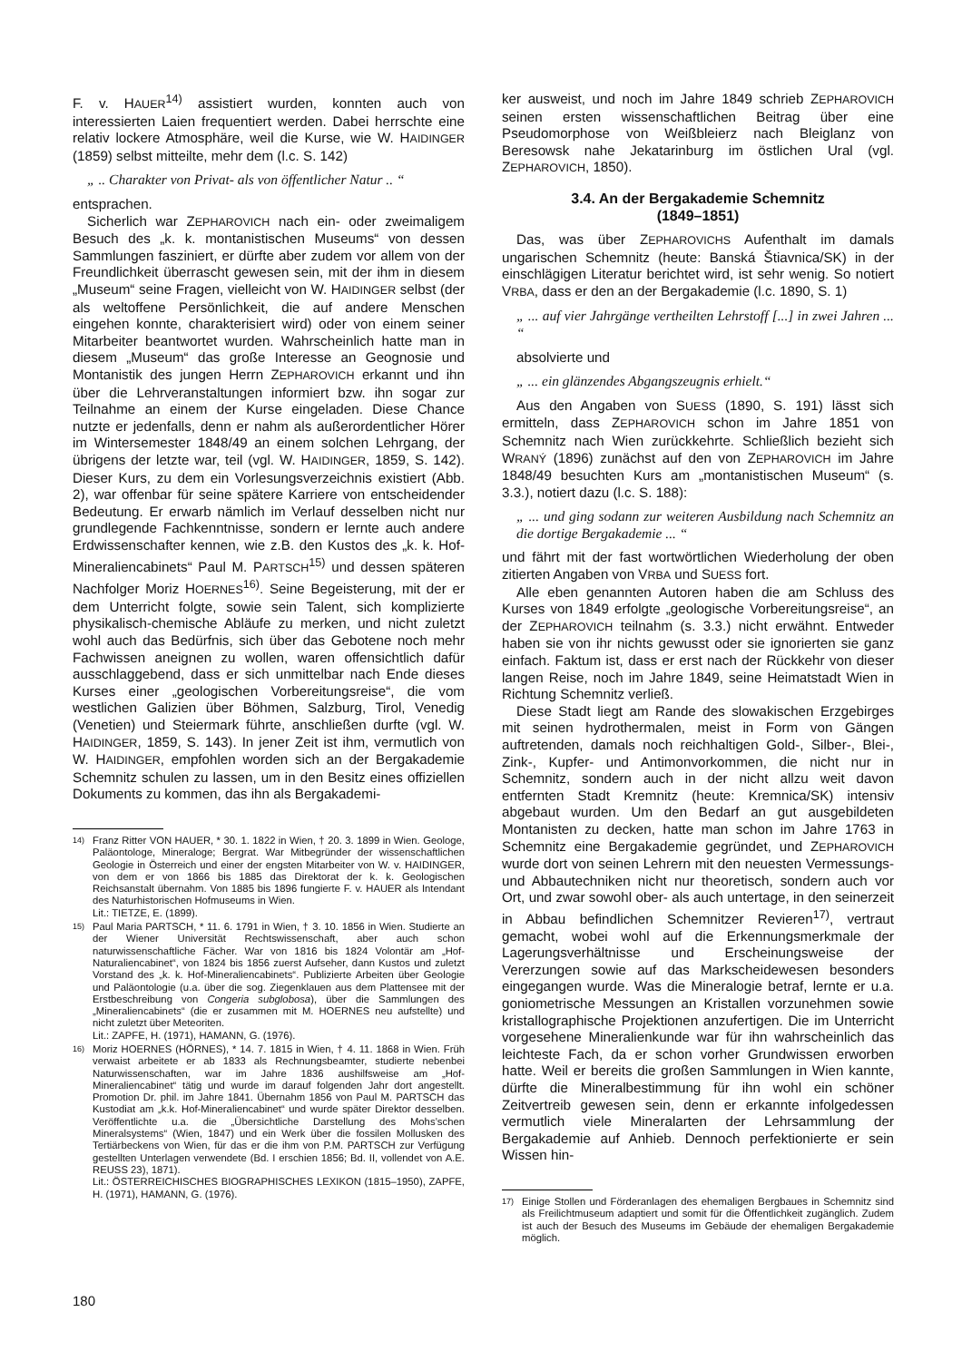F. v. HAUER<sup>14)</sup> assistiert wurden, konnten auch von interessierten Laien frequentiert werden. Dabei herrschte eine relativ lockere Atmosphäre, weil die Kurse, wie W. HAIDINGER (1859) selbst mitteilte, mehr dem (l.c. S. 142)
„ .. Charakter von Privat- als von öffentlicher Natur .. “
entsprachen.
Sicherlich war ZEPHAROVICH nach ein- oder zweimaligem Besuch des „k. k. montanistischen Museums“ von dessen Sammlungen fasziniert, er dürfte aber zudem vor allem von der Freundlichkeit überrascht gewesen sein, mit der ihm in diesem „Museum“ seine Fragen, vielleicht von W. HAIDINGER selbst (der als weltoffene Persönlichkeit, die auf andere Menschen eingehen konnte, charakterisiert wird) oder von einem seiner Mitarbeiter beantwortet wurden. Wahrscheinlich hatte man in diesem „Museum“ das große Interesse an Geognosie und Montanistik des jungen Herrn ZEPHAROVICH erkannt und ihn über die Lehrveranstaltungen informiert bzw. ihn sogar zur Teilnahme an einem der Kurse eingeladen. Diese Chance nutzte er jedenfalls, denn er nahm als außerordentlicher Hörer im Wintersemester 1848/49 an einem solchen Lehrgang, der übrigens der letzte war, teil (vgl. W. HAIDINGER, 1859, S. 142). Dieser Kurs, zu dem ein Vorlesungsverzeichnis existiert (Abb. 2), war offenbar für seine spätere Karriere von entscheidender Bedeutung. Er erwarb nämlich im Verlauf desselben nicht nur grundlegende Fachkenntnisse, sondern er lernte auch andere Erdwissenschafter kennen, wie z.B. den Kustos des „k. k. Hof-Mineraliencabinets“ Paul M. PARTSCH<sup>15)</sup> und dessen späteren Nachfolger Moriz HOERNES<sup>16)</sup>. Seine Begeisterung, mit der er dem Unterricht folgte, sowie sein Talent, sich komplizierte physikalisch-chemische Abläufe zu merken, und nicht zuletzt wohl auch das Bedürfnis, sich über das Gebotene noch mehr Fachwissen aneignen zu wollen, waren offensichtlich dafür ausschlaggebend, dass er sich unmittelbar nach Ende dieses Kurses einer „geologischen Vorbereitungsreise“, die vom westlichen Galizien über Böhmen, Salzburg, Tirol, Venedig (Venetien) und Steiermark führte, anschließen durfte (vgl. W. HAIDINGER, 1859, S. 143). In jener Zeit ist ihm, vermutlich von W. HAIDINGER, empfohlen worden sich an der Bergakademie Schemnitz schulen zu lassen, um in den Besitz eines offiziellen Dokuments zu kommen, das ihn als Bergakademi-
14) Franz Ritter VON HAUER, * 30. 1. 1822 in Wien, † 20. 3. 1899 in Wien. Geologe, Paläontologe, Mineraloge; Bergrat. War Mitbegründer der wissenschaftlichen Geologie in Österreich und einer der engsten Mitarbeiter von W. v. HAIDINGER, von dem er von 1866 bis 1885 das Direktorat der k. k. Geologischen Reichsanstalt übernahm. Von 1885 bis 1896 fungierte F. v. HAUER als Intendant des Naturhistorischen Hofmuseums in Wien.
Lit.: TIETZE, E. (1899).
15) Paul Maria PARTSCH, * 11. 6. 1791 in Wien, † 3. 10. 1856 in Wien. Studierte an der Wiener Universität Rechtswissenschaft, aber auch schon naturwissenschaftliche Fächer. War von 1816 bis 1824 Volontär am „Hof-Naturaliencabinet“, von 1824 bis 1856 zuerst Aufseher, dann Kustos und zuletzt Vorstand des „k. k. Hof-Mineraliencabinets“. Publizierte Arbeiten über Geologie und Paläontologie (u.a. über die sog. Ziegenklauen aus dem Plattensee mit der Erstbeschreibung von Congeria subglobosa), über die Sammlungen des „Mineraliencabinets“ (die er zusammen mit M. HOERNES neu aufstellte) und nicht zuletzt über Meteoriten.
Lit.: ZAPFE, H. (1971), HAMANN, G. (1976).
16) Moriz HOERNES (HÖRNES), * 14. 7. 1815 in Wien, † 4. 11. 1868 in Wien. Früh verwaist arbeitete er ab 1833 als Rechnungsbeamter, studierte nebenbei Naturwissenschaften, war im Jahre 1836 aushilfsweise am „Hof-Mineraliencabinet“ tätig und wurde im darauf folgenden Jahr dort angestellt. Promotion Dr. phil. im Jahre 1841. Übernahm 1856 von Paul M. PARTSCH das Kustodiat am „k.k. Hof-Mineraliencabinet“ und wurde später Direktor desselben. Veröffentlichte u.a. die „Übersichtliche Darstellung des Mohs’schen Mineralsystems“ (Wien, 1847) und ein Werk über die fossilen Mollusken des Tertiärbeckens von Wien, für das er die ihm von P.M. PARTSCH zur Verfügung gestellten Unterlagen verwendete (Bd. I erschien 1856; Bd. II, vollendet von A.E. REUSS 23), 1871).
Lit.: ÖSTERREICHISCHES BIOGRAPHISCHES LEXIKON (1815–1950), ZAPFE, H. (1971), HAMANN, G. (1976).
ker ausweist, und noch im Jahre 1849 schrieb ZEPHAROVICH seinen ersten wissenschaftlichen Beitrag über eine Pseudomorphose von Weißbleierz nach Bleiglanz von Beresowsk nahe Jekatarinburg im östlichen Ural (vgl. ZEPHAROVICH, 1850).
3.4. An der Bergakademie Schemnitz
(1849–1851)
Das, was über ZEPHAROVICHS Aufenthalt im damals ungarischen Schemnitz (heute: Banská Štiavnica/SK) in der einschlägigen Literatur berichtet wird, ist sehr wenig. So notiert VRBA, dass er den an der Bergakademie (l.c. 1890, S. 1)
„ ... auf vier Jahrgänge vertheilten Lehrstoff [...] in zwei Jahren ... “
absolvierte und
„ ... ein glänzendes Abgangszeugnis erhielt.“
Aus den Angaben von SUESS (1890, S. 191) lässt sich ermitteln, dass ZEPHAROVICH schon im Jahre 1851 von Schemnitz nach Wien zurückkehrte. Schließlich bezieht sich WRANÝ (1896) zunächst auf den von ZEPHAROVICH im Jahre 1848/49 besuchten Kurs am „montanistischen Museum“ (s. 3.3.), notiert dazu (l.c. S. 188):
„ ... und ging sodann zur weiteren Ausbildung nach Schemnitz an die dortige Bergakademie ... “
und fährt mit der fast wortwörtlichen Wiederholung der oben zitierten Angaben von VRBA und SUESS fort.
Alle eben genannten Autoren haben die am Schluss des Kurses von 1849 erfolgte „geologische Vorbereitungsreise“, an der ZEPHAROVICH teilnahm (s. 3.3.) nicht erwähnt. Entweder haben sie von ihr nichts gewusst oder sie ignorierten sie ganz einfach. Faktum ist, dass er erst nach der Rückkehr von dieser langen Reise, noch im Jahre 1849, seine Heimatstadt Wien in Richtung Schemnitz verließ.
Diese Stadt liegt am Rande des slowakischen Erzgebirges mit seinen hydrothermalen, meist in Form von Gängen auftretenden, damals noch reichhaltigen Gold-, Silber-, Blei-, Zink-, Kupfer- und Antimonvorkommen, die nicht nur in Schemnitz, sondern auch in der nicht allzu weit davon entfernten Stadt Kremnitz (heute: Kremnica/SK) intensiv abgebaut wurden. Um den Bedarf an gut ausgebildeten Montanisten zu decken, hatte man schon im Jahre 1763 in Schemnitz eine Bergakademie gegründet, und ZEPHAROVICH wurde dort von seinen Lehrern mit den neuesten Vermessungs- und Abbautechniken nicht nur theoretisch, sondern auch vor Ort, und zwar sowohl ober- als auch untertage, in den seinerzeit in Abbau befindlichen Schemnitzer Revieren<sup>17)</sup>, vertraut gemacht, wobei wohl auf die Erkennungsmerkmale der Lagerungsverhältnisse und Erscheinungsweise der Vererzungen sowie auf das Markscheidewesen besonders eingegangen wurde. Was die Mineralogie betraf, lernte er u.a. goniometrische Messungen an Kristallen vorzunehmen sowie kristallographische Projektionen anzufertigen. Die im Unterricht vorgesehene Mineralienkunde war für ihn wahrscheinlich das leichteste Fach, da er schon vorher Grundwissen erworben hatte. Weil er bereits die großen Sammlungen in Wien kannte, dürfte die Mineralbestimmung für ihn wohl ein schöner Zeitvertreib gewesen sein, denn er erkannte infolgedessen vermutlich viele Mineralarten der Lehrsammlung der Bergakademie auf Anhieb. Dennoch perfektionierte er sein Wissen hin-
17) Einige Stollen und Förderanlagen des ehemaligen Bergbaues in Schemnitz sind als Freilichtmuseum adaptiert und somit für die Öffentlichkeit zugänglich. Zudem ist auch der Besuch des Museums im Gebäude der ehemaligen Bergakademie möglich.
180